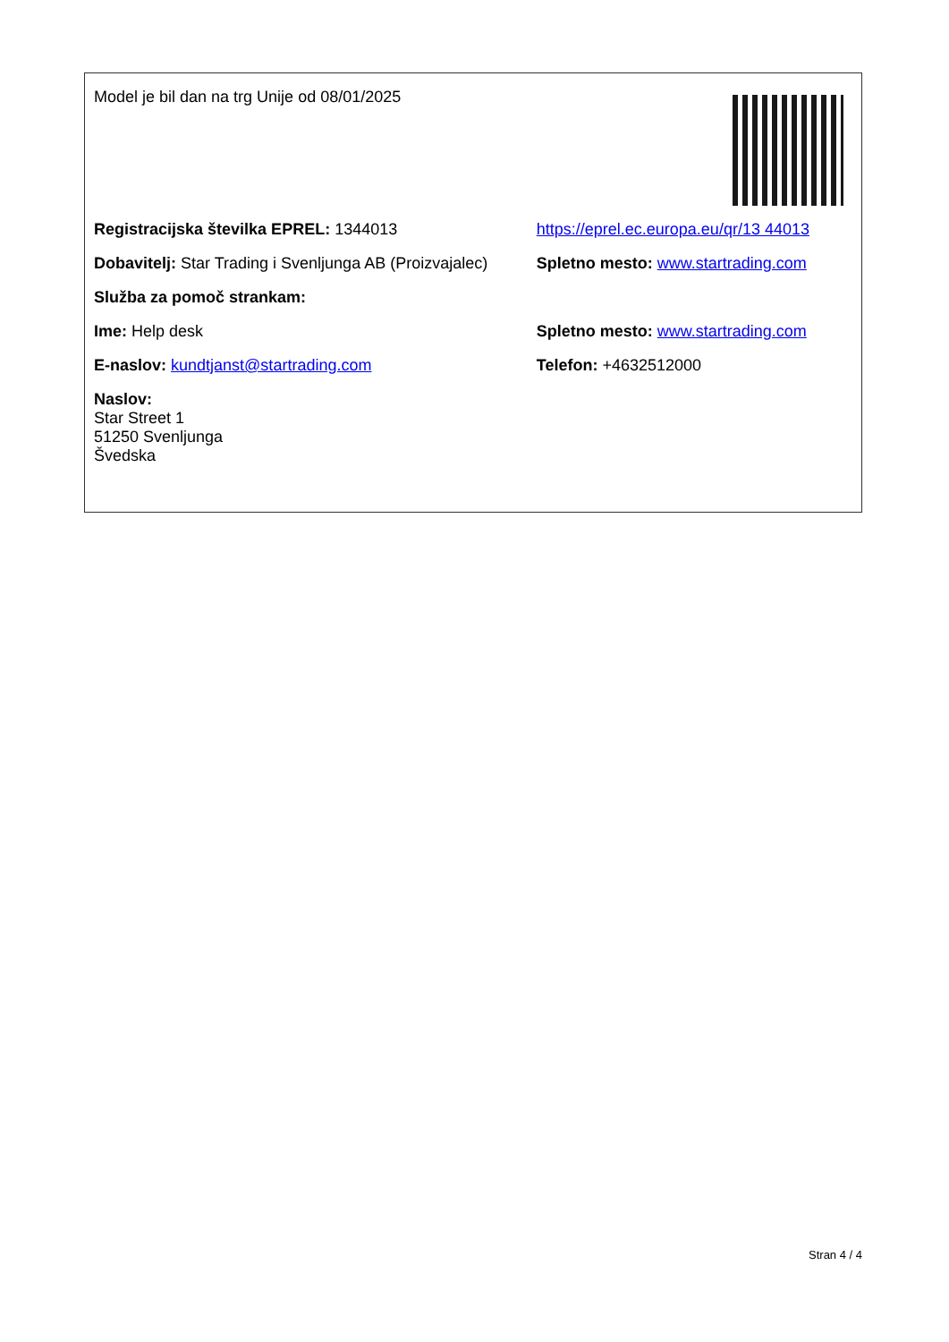| Model je bil dan na trg Unije od 08/01/2025 | |
| Registracijska številka EPREL: 1344013 | https://eprel.ec.europa.eu/qr/13 44013 |
| Dobavitelj: Star Trading i Svenljunga AB (Proizvajalec) | Spletno mesto: www.startrading.com |
| Služba za pomoč strankam: | |
| Ime: Help desk | Spletno mesto: www.startrading.com |
| E-naslov: kundtjanst@startrading.com | Telefon: +4632512000 |
| Naslov: Star Street 1 51250 Svenljunga Švedska | |
Stran 4 / 4